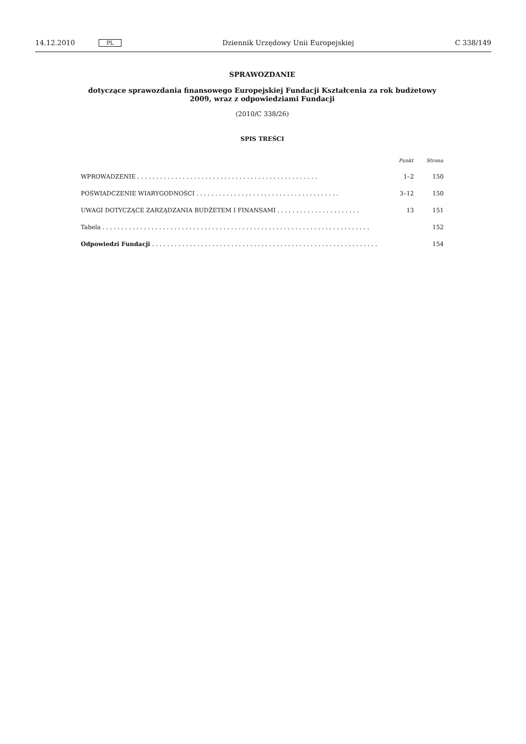14.12.2010 PL Dziennik Urzędowy Unii Europejskiej C 338/149
SPRAWOZDANIE
dotyczące sprawozdania finansowego Europejskiej Fundacji Kształcenia za rok budżetowy 2009, wraz z odpowiedziami Fundacji
(2010/C 338/26)
SPIS TREŚCI
| | Punkt | Strona |
| --- | --- | --- |
| WPROWADZENIE . . . . . . . . . . . . . . . . . . . . . . . . . . . . . . . . . . . . . . . . . . . . . . . . | 1–2 | 150 |
| POŚWIADCZENIE WIARYGODNOŚCI . . . . . . . . . . . . . . . . . . . . . . . . . . . . . . . . . . . . . . | 3–12 | 150 |
| UWAGI DOTYCZĄCE ZARZĄDZANIA BUDŻETEM I FINANSAMI . . . . . . . . . . . . . . . . . . . . . . | 13 | 151 |
| Tabela . . . . . . . . . . . . . . . . . . . . . . . . . . . . . . . . . . . . . . . . . . . . . . . . . . . . . . . . . . . . . . . . . . . . . . . | | 152 |
| Odpowiedzi Fundacji . . . . . . . . . . . . . . . . . . . . . . . . . . . . . . . . . . . . . . . . . . . . . . . . . . . . . . . . . . . . | | 154 |